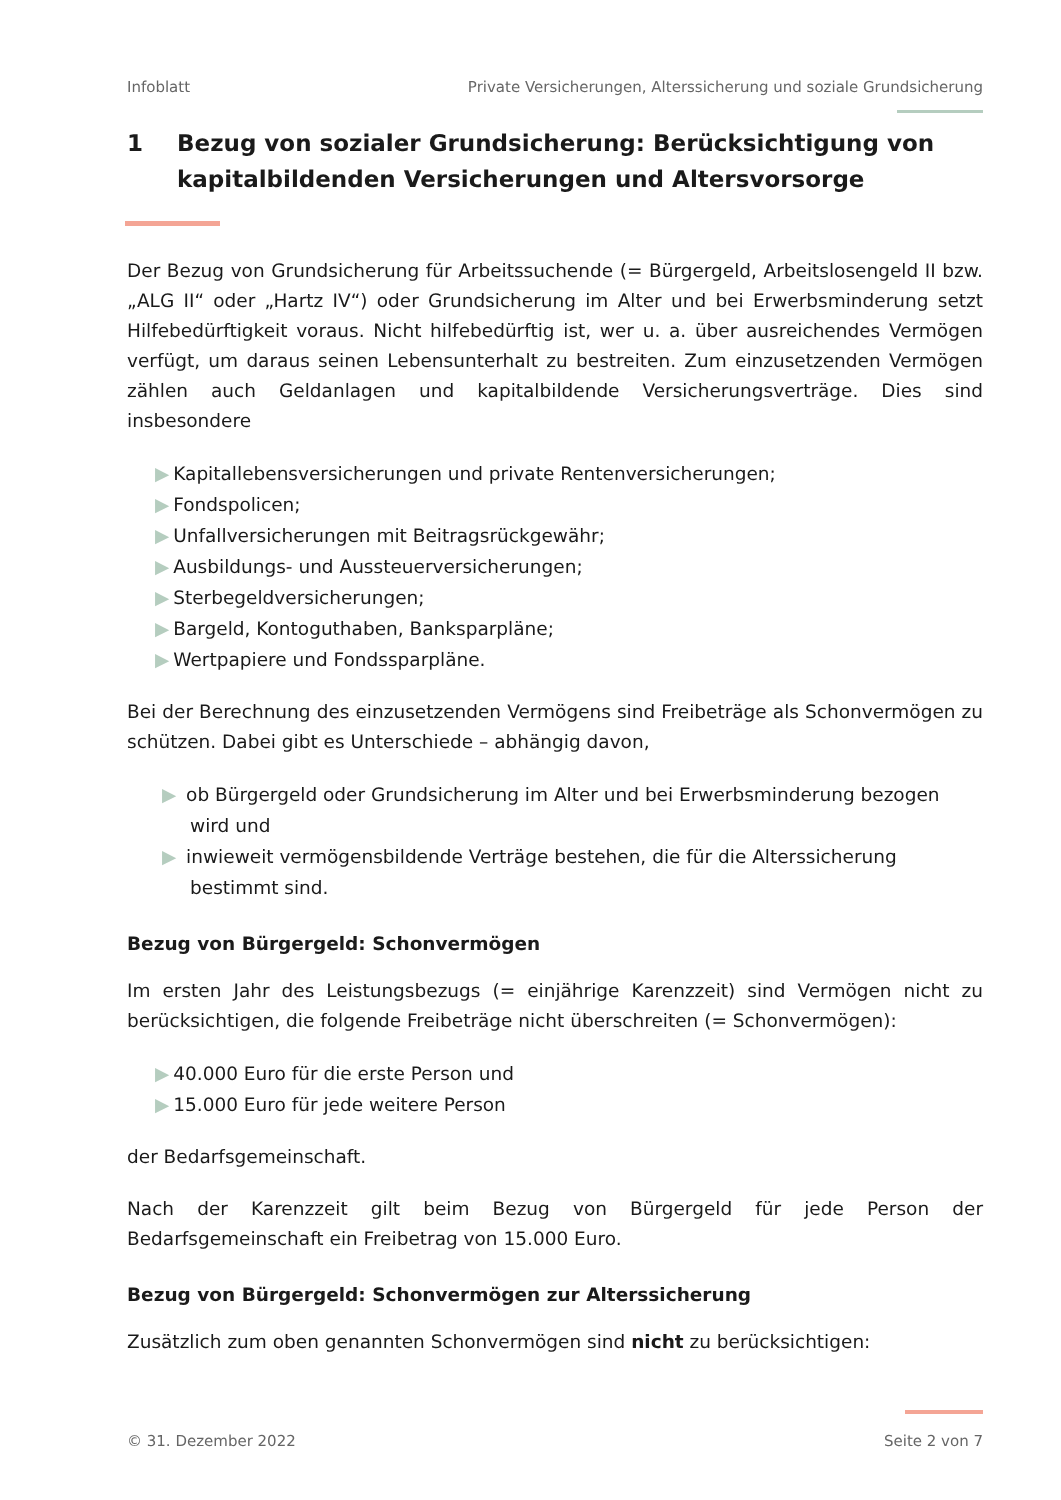Infoblatt Private Versicherungen, Alterssicherung und soziale Grundsicherung
1 Bezug von sozialer Grundsicherung: Berücksichtigung von kapitalbildenden Versicherungen und Altersvorsorge
Der Bezug von Grundsicherung für Arbeitssuchende (= Bürgergeld, Arbeitslosengeld II bzw. „ALG II“ oder „Hartz IV“) oder Grundsicherung im Alter und bei Erwerbsminderung setzt Hilfebedürftigkeit voraus. Nicht hilfebedürftig ist, wer u. a. über ausreichendes Vermögen verfügt, um daraus seinen Lebensunterhalt zu bestreiten. Zum einzusetzenden Vermögen zählen auch Geldanlagen und kapitalbildende Versicherungsverträge. Dies sind insbesondere
▶ Kapitallebensversicherungen und private Rentenversicherungen;
▶ Fondspolicen;
▶ Unfallversicherungen mit Beitragsrückgewähr;
▶ Ausbildungs- und Aussteuerversicherungen;
▶ Sterbegeldversicherungen;
▶ Bargeld, Kontoguthaben, Banksparpläne;
▶ Wertpapiere und Fondssparpläne.
Bei der Berechnung des einzusetzenden Vermögens sind Freibeträge als Schonvermögen zu schützen. Dabei gibt es Unterschiede – abhängig davon,
▶ ob Bürgergeld oder Grundsicherung im Alter und bei Erwerbsminderung bezogen wird und
▶ inwieweit vermögensbildende Verträge bestehen, die für die Alterssicherung bestimmt sind.
Bezug von Bürgergeld: Schonvermögen
Im ersten Jahr des Leistungsbezugs (= einjährige Karenzzeit) sind Vermögen nicht zu berücksichtigen, die folgende Freibeträge nicht überschreiten (= Schonvermögen):
▶ 40.000 Euro für die erste Person und
▶ 15.000 Euro für jede weitere Person
der Bedarfsgemeinschaft.
Nach der Karenzzeit gilt beim Bezug von Bürgergeld für jede Person der Bedarfsgemeinschaft ein Freibetrag von 15.000 Euro.
Bezug von Bürgergeld: Schonvermögen zur Alterssicherung
Zusätzlich zum oben genannten Schonvermögen sind nicht zu berücksichtigen:
© 31. Dezember 2022 Seite 2 von 7